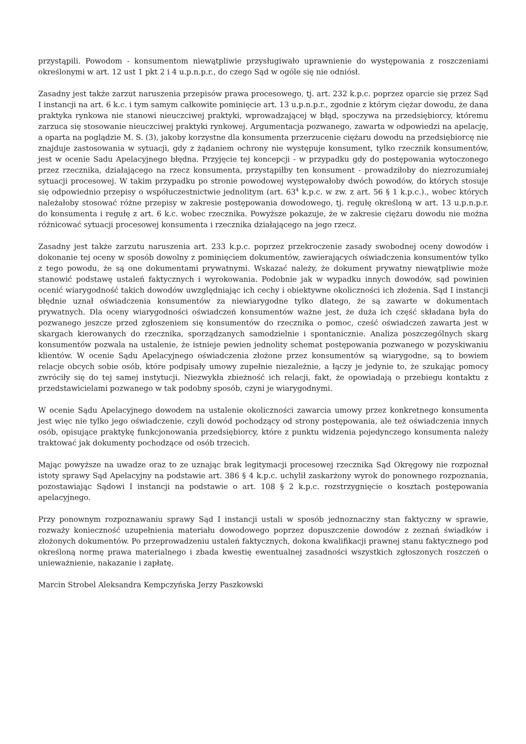przystąpili. Powodom - konsumentom niewątpliwie przysługiwało uprawnienie do występowania z roszczeniami określonymi w art. 12 ust 1 pkt 2 i 4 u.p.n.p.r., do czego Sąd w ogóle się nie odniósł.
Zasadny jest także zarzut naruszenia przepisów prawa procesowego, tj. art. 232 k.p.c. poprzez oparcie się przez Sąd I instancji na art. 6 k.c. i tym samym całkowite pominięcie art. 13 u.p.n.p.r., zgodnie z którym ciężar dowodu, że dana praktyka rynkowa nie stanowi nieuczciwej praktyki, wprowadzającej w błąd, spoczywa na przedsiębiorcy, któremu zarzuca się stosowanie nieuczciwej praktyki rynkowej. Argumentacja pozwanego, zawarta w odpowiedzi na apelację, a oparta na poglądzie M. S. (3), jakoby korzystne dla konsumenta przerzucenie ciężaru dowodu na przedsiębiorcę nie znajduje zastosowania w sytuacji, gdy z żądaniem ochrony nie występuje konsument, tylko rzecznik konsumentów, jest w ocenie Sadu Apelacyjnego błędna. Przyjęcie tej koncepcji - w przypadku gdy do postępowania wytoczonego przez rzecznika, działającego na rzecz konsumenta, przystąpiłby ten konsument - prowadziłoby do niezrozumiałej sytuacji procesowej. W takim przypadku po stronie powodowej występowałoby dwóch powodów, do których stosuje się odpowiednio przepisy o współuczestnictwie jednolitym (art. 63<sup>4</sup> k.p.c. w zw. z art. 56 § 1 k.p.c.)., wobec których należałoby stosować różne przepisy w zakresie postępowania dowodowego, tj. regułę określoną w art. 13 u.p.n.p.r. do konsumenta i regułę z art. 6 k.c. wobec rzecznika. Powyższe pokazuje, że w zakresie ciężaru dowodu nie można różnicować sytuacji procesowej konsumenta i rzecznika działającego na jego rzecz.
Zasadny jest także zarzutu naruszenia art. 233 k.p.c. poprzez przekroczenie zasady swobodnej oceny dowodów i dokonanie tej oceny w sposób dowolny z pominięciem dokumentów, zawierających oświadczenia konsumentów tylko z tego powodu, że są one dokumentami prywatnymi. Wskazać należy, że dokument prywatny niewątpliwie może stanowić podstawę ustaleń faktycznych i wyrokowania. Podobnie jak w wypadku innych dowodów, sąd powinien ocenić wiarygodność takich dowodów uwzględniając ich cechy i obiektywne okoliczności ich złożenia. Sąd I instancji błędnie uznał oświadczenia konsumentów za niewiarygodne tylko dlatego, że są zawarte w dokumentach prywatnych. Dla oceny wiarygodności oświadczeń konsumentów ważne jest, że duża ich część składana była do pozwanego jeszcze przed zgłoszeniem się konsumentów do rzecznika o pomoc, cześć oświadczeń zawarta jest w skargach kierowanych do rzecznika, sporządzanych samodzielnie i spontanicznie. Analiza poszczególnych skarg konsumentów pozwala na ustalenie, że istnieje pewien jednolity schemat postępowania pozwanego w pozyskiwaniu klientów. W ocenie Sądu Apelacyjnego oświadczenia złożone przez konsumentów są wiarygodne, są to bowiem relacje obcych sobie osób, które podpisały umowy zupełnie niezależnie, a łączy je jedynie to, że szukając pomocy zwróciły się do tej samej instytucji. Niezwykła zbieżność ich relacji, fakt, że opowiadają o przebiegu kontaktu z przedstawicielami pozwanego w tak podobny sposób, czyni je wiarygodnymi.
W ocenie Sądu Apelacyjnego dowodem na ustalenie okoliczności zawarcia umowy przez konkretnego konsumenta jest więc nie tylko jego oświadczenie, czyli dowód pochodzący od strony postępowania, ale też oświadczenia innych osób, opisujące praktykę funkcjonowania przedsiębiorcy, które z punktu widzenia pojedynczego konsumenta należy traktować jak dokumenty pochodzące od osób trzecich.
Mając powyższe na uwadze oraz to ze uznając brak legitymacji procesowej rzecznika Sąd Okręgowy nie rozpoznał istoty sprawy Sąd Apelacyjny na podstawie art. 386 § 4 k.p.c. uchylił zaskarżony wyrok do ponownego rozpoznania, pozostawiając Sądowi I instancji na podstawie o art. 108 § 2 k.p.c. rozstrzygnięcie o kosztach postępowania apelacyjnego.
Przy ponownym rozpoznawaniu sprawy Sąd I instancji ustali w sposób jednoznaczny stan faktyczny w sprawie, rozważy konieczność uzupełnienia materiału dowodowego poprzez dopuszczenie dowodów z zeznań świadków i złożonych dokumentów. Po przeprowadzeniu ustaleń faktycznych, dokona kwalifikacji prawnej stanu faktycznego pod określoną normę prawa materialnego i zbada kwestię ewentualnej zasadności wszystkich zgłoszonych roszczeń o unieważnienie, nakazanie i zapłatę.
Marcin Strobel Aleksandra Kempczyńska Jerzy Paszkowski